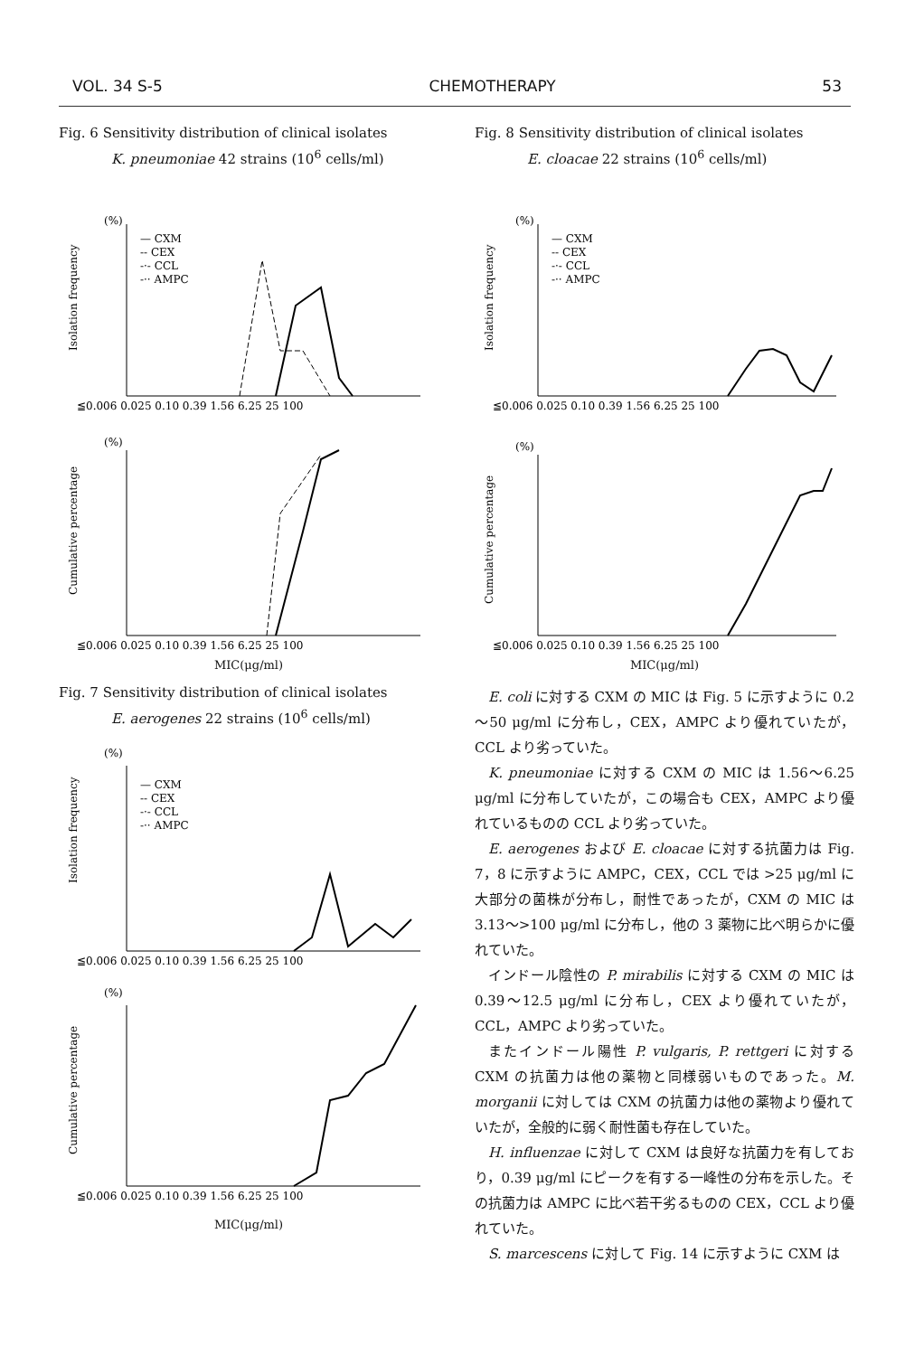VOL. 34 S-5 CHEMOTHERAPY 53
Fig. 6 Sensitivity distribution of clinical isolates
K. pneumoniae 42 strains (10<sup>6</sup> cells/ml)
(%)
Isolation frequency
— CXM
-- CEX
-·- CCL
-·· AMPC
≦0.006 0.025 0.10 0.39 1.56 6.25 25 100
(%)
Cumulative percentage
≦0.006 0.025 0.10 0.39 1.56 6.25 25 100
MIC(μg/ml)
Fig. 7 Sensitivity distribution of clinical isolates
E. aerogenes 22 strains (10<sup>6</sup> cells/ml)
(%)
Isolation frequency
— CXM
-- CEX
-·- CCL
-·· AMPC
≦0.006 0.025 0.10 0.39 1.56 6.25 25 100
(%)
Cumulative percentage
≦0.006 0.025 0.10 0.39 1.56 6.25 25 100
MIC(μg/ml)
Fig. 8 Sensitivity distribution of clinical isolates
E. cloacae 22 strains (10<sup>6</sup> cells/ml)
(%)
Isolation frequency
— CXM
-- CEX
-·- CCL
-·· AMPC
≦0.006 0.025 0.10 0.39 1.56 6.25 25 100
(%)
Cumulative percentage
≦0.006 0.025 0.10 0.39 1.56 6.25 25 100
MIC(μg/ml)
E. coli に対する CXM の MIC は Fig. 5 に示すように 0.2～50 μg/ml に分布し，CEX，AMPC より優れていたが，CCL より劣っていた。
K. pneumoniae に対する CXM の MIC は 1.56～6.25 μg/ml に分布していたが，この場合も CEX，AMPC より優れているものの CCL より劣っていた。
E. aerogenes および E. cloacae に対する抗菌力は Fig. 7，8 に示すように AMPC，CEX，CCL では >25 μg/ml に大部分の菌株が分布し，耐性であったが，CXM の MIC は 3.13～>100 μg/ml に分布し，他の 3 薬物に比べ明らかに優れていた。
インドール陰性の P. mirabilis に対する CXM の MIC は 0.39～12.5 μg/ml に分布し，CEX より優れていたが，CCL，AMPC より劣っていた。
またインドール陽性 P. vulgaris, P. rettgeri に対する CXM の抗菌力は他の薬物と同様弱いものであった。M. morganii に対しては CXM の抗菌力は他の薬物より優れていたが，全般的に弱く耐性菌も存在していた。
H. influenzae に対して CXM は良好な抗菌力を有しており，0.39 μg/ml にピークを有する一峰性の分布を示した。その抗菌力は AMPC に比べ若干劣るものの CEX，CCL より優れていた。
S. marcescens に対して Fig. 14 に示すように CXM は